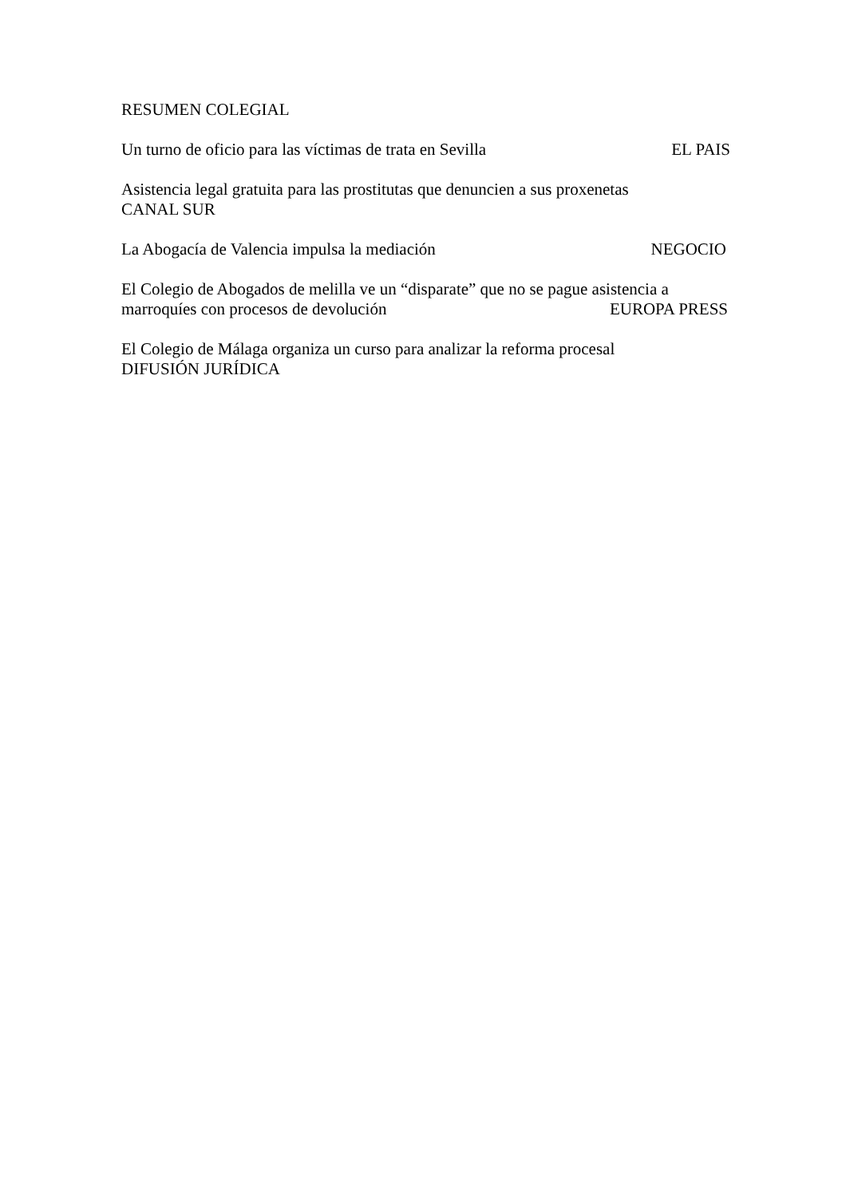RESUMEN COLEGIAL
Un turno de oficio para las víctimas de trata en Sevilla EL PAIS
Asistencia legal gratuita para las prostitutas que denuncien a sus proxenetas
CANAL SUR
La Abogacía de Valencia impulsa la mediación NEGOCIO
El Colegio de Abogados de melilla ve un “disparate” que no se pague asistencia a
marroquíes con procesos de devolución EUROPA PRESS
El Colegio de Málaga organiza un curso para analizar la reforma procesal
DIFUSIÓN JURÍDICA